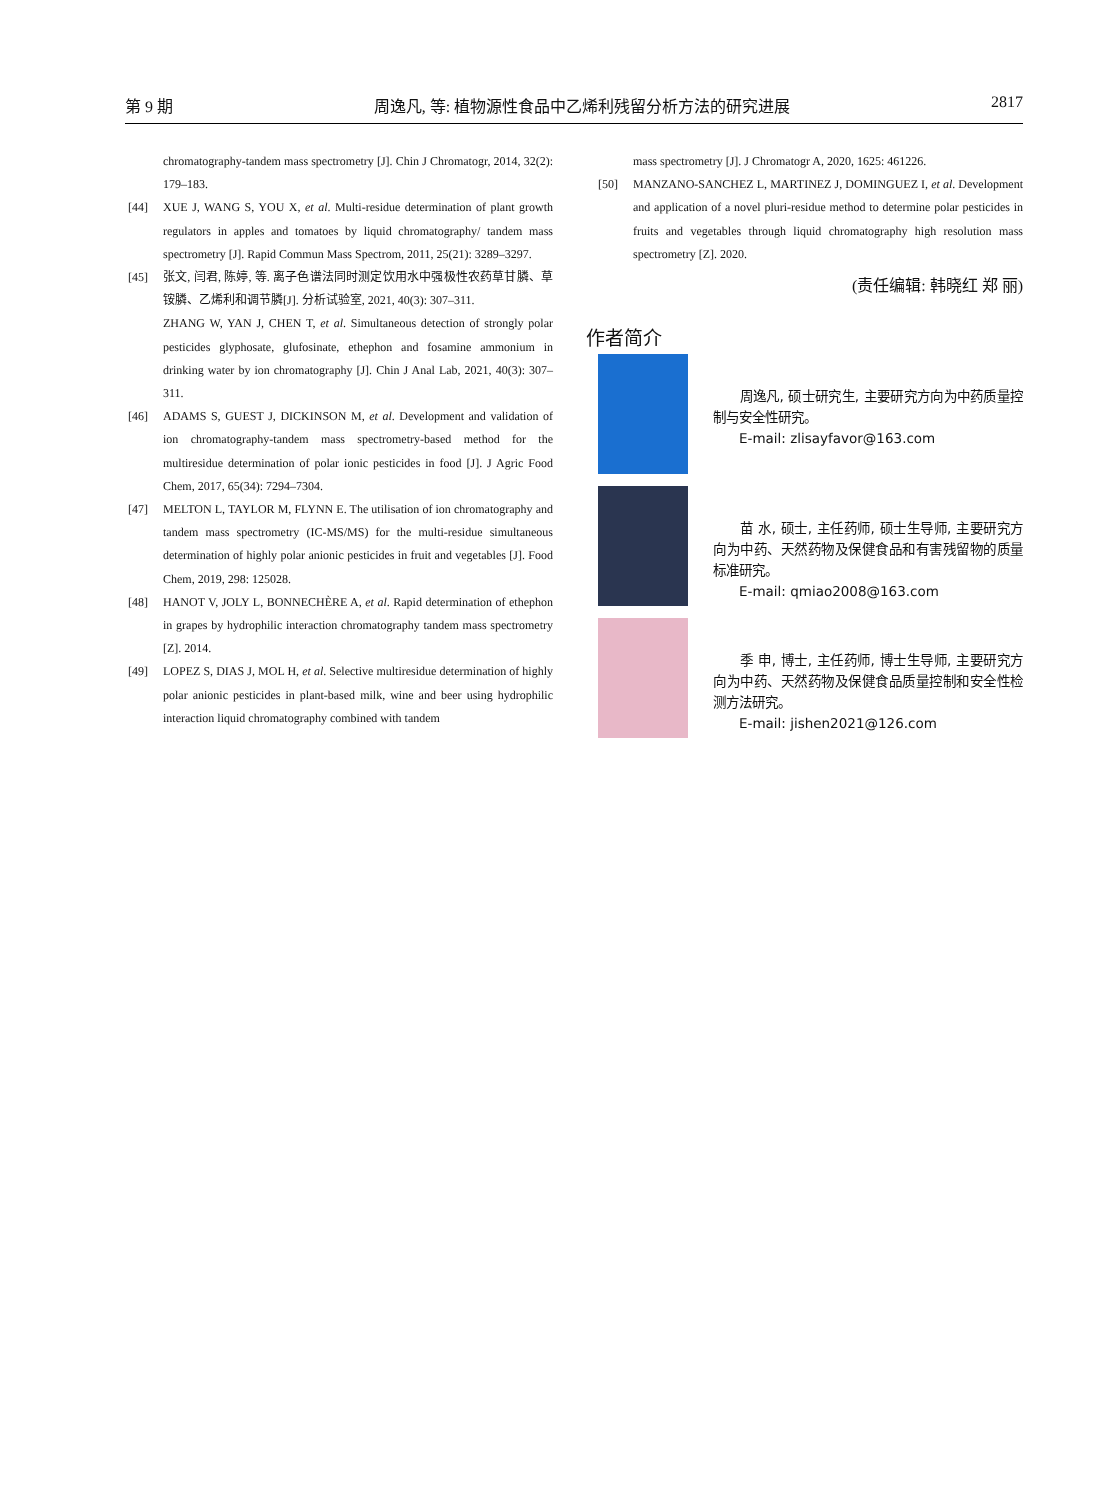第 9 期 周逸凡, 等: 植物源性食品中乙烯利残留分析方法的研究进展 2817
chromatography-tandem mass spectrometry [J]. Chin J Chromatogr, 2014, 32(2): 179–183.
[44] XUE J, WANG S, YOU X, et al. Multi-residue determination of plant growth regulators in apples and tomatoes by liquid chromatography/ tandem mass spectrometry [J]. Rapid Commun Mass Spectrom, 2011, 25(21): 3289–3297.
[45] 张文, 闫君, 陈婷, 等. 离子色谱法同时测定饮用水中强极性农药草甘膦、草铵膦、乙烯利和调节膦[J]. 分析试验室, 2021, 40(3): 307–311.
ZHANG W, YAN J, CHEN T, et al. Simultaneous detection of strongly polar pesticides glyphosate, glufosinate, ethephon and fosamine ammonium in drinking water by ion chromatography [J]. Chin J Anal Lab, 2021, 40(3): 307–311.
[46] ADAMS S, GUEST J, DICKINSON M, et al. Development and validation of ion chromatography-tandem mass spectrometry-based method for the multiresidue determination of polar ionic pesticides in food [J]. J Agric Food Chem, 2017, 65(34): 7294–7304.
[47] MELTON L, TAYLOR M, FLYNN E. The utilisation of ion chromatography and tandem mass spectrometry (IC-MS/MS) for the multi-residue simultaneous determination of highly polar anionic pesticides in fruit and vegetables [J]. Food Chem, 2019, 298: 125028.
[48] HANOT V, JOLY L, BONNECHÈRE A, et al. Rapid determination of ethephon in grapes by hydrophilic interaction chromatography tandem mass spectrometry [Z]. 2014.
[49] LOPEZ S, DIAS J, MOL H, et al. Selective multiresidue determination of highly polar anionic pesticides in plant-based milk, wine and beer using hydrophilic interaction liquid chromatography combined with tandem
mass spectrometry [J]. J Chromatogr A, 2020, 1625: 461226.
[50] MANZANO-SANCHEZ L, MARTINEZ J, DOMINGUEZ I, et al. Development and application of a novel pluri-residue method to determine polar pesticides in fruits and vegetables through liquid chromatography high resolution mass spectrometry [Z]. 2020.
(责任编辑: 韩晓红 郑 丽)
作者简介
　　周逸凡, 硕士研究生, 主要研究方向为中药质量控制与安全性研究。
　　E-mail: zlisayfavor@163.com
　　苗 水, 硕士, 主任药师, 硕士生导师, 主要研究方向为中药、天然药物及保健食品和有害残留物的质量标准研究。
　　E-mail: qmiao2008@163.com
　　季 申, 博士, 主任药师, 博士生导师, 主要研究方向为中药、天然药物及保健食品质量控制和安全性检测方法研究。
　　E-mail: jishen2021@126.com